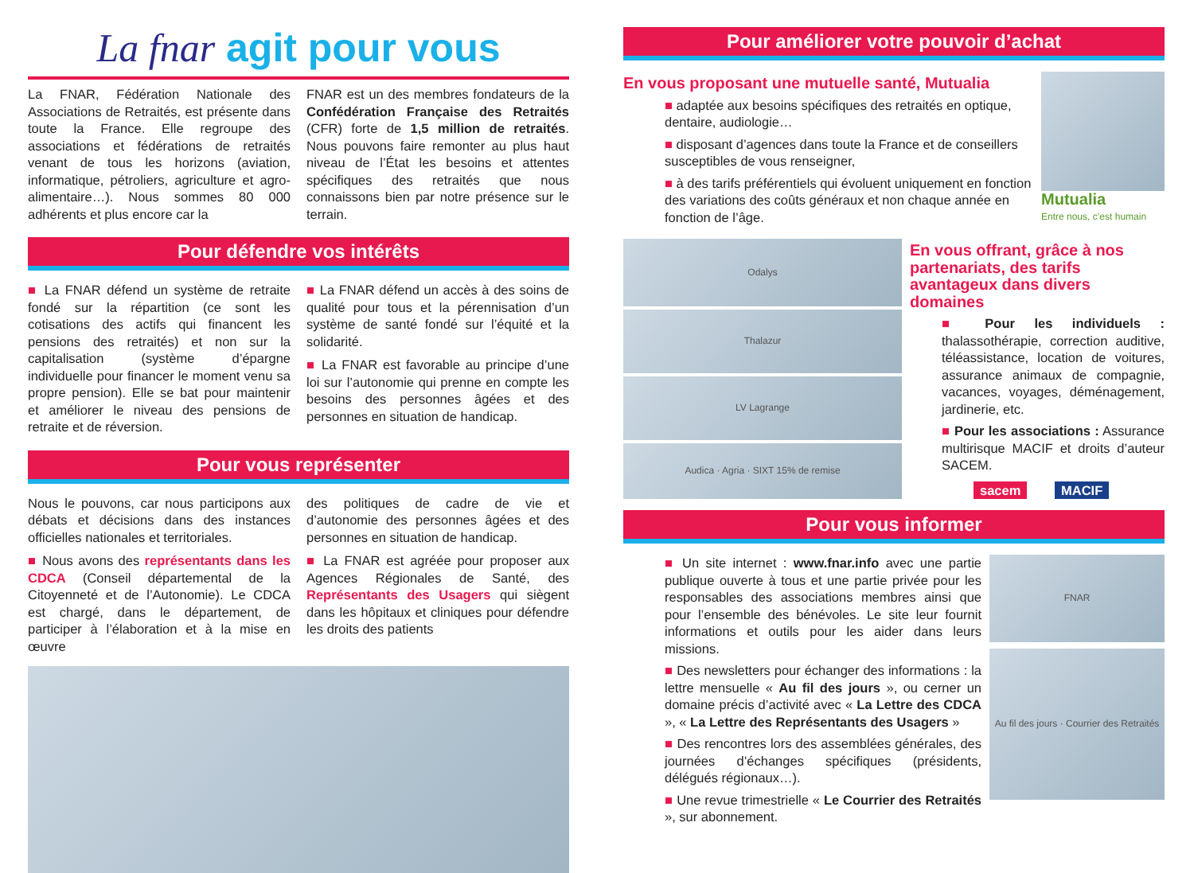La fnar agit pour vous
La FNAR, Fédération Nationale des Associations de Retraités, est présente dans toute la France. Elle regroupe des associations et fédérations de retraités venant de tous les horizons (aviation, informatique, pétroliers, agriculture et agro-alimentaire…). Nous sommes 80 000 adhérents et plus encore car la
FNAR est un des membres fondateurs de la Confédération Française des Retraités (CFR) forte de 1,5 million de retraités. Nous pouvons faire remonter au plus haut niveau de l’État les besoins et attentes spécifiques des retraités que nous connaissons bien par notre présence sur le terrain.
Pour défendre vos intérêts
■ La FNAR défend un système de retraite fondé sur la répartition (ce sont les cotisations des actifs qui financent les pensions des retraités) et non sur la capitalisation (système d’épargne individuelle pour financer le moment venu sa propre pension). Elle se bat pour maintenir et améliorer le niveau des pensions de retraite et de réversion.
■ La FNAR défend un accès à des soins de qualité pour tous et la pérennisation d’un système de santé fondé sur l’équité et la solidarité.
■ La FNAR est favorable au principe d’une loi sur l’autonomie qui prenne en compte les besoins des personnes âgées et des personnes en situation de handicap.
Pour vous représenter
Nous le pouvons, car nous participons aux débats et décisions dans des instances officielles nationales et territoriales.
■ Nous avons des représentants dans les CDCA (Conseil départemental de la Citoyenneté et de l’Autonomie). Le CDCA est chargé, dans le département, de participer à l’élaboration et à la mise en œuvre
des politiques de cadre de vie et d’autonomie des personnes âgées et des personnes en situation de handicap.
■ La FNAR est agréée pour proposer aux Agences Régionales de Santé, des Représentants des Usagers qui siègent dans les hôpitaux et cliniques pour défendre les droits des patients
Pour améliorer votre pouvoir d’achat
En vous proposant une mutuelle santé, Mutualia
■ adaptée aux besoins spécifiques des retraités en optique, dentaire, audiologie…
■ disposant d’agences dans toute la France et de conseillers susceptibles de vous renseigner,
■ à des tarifs préférentiels qui évoluent uniquement en fonction des variations des coûts généraux et non chaque année en fonction de l’âge.
Mutualia
Entre nous, c’est humain
Odalys
Thalazur
LV Lagrange
Audica · Agria · SIXT 15% de remise
En vous offrant, grâce à nos partenariats, des tarifs avantageux dans divers domaines
■ Pour les individuels : thalassothérapie, correction auditive, téléassistance, location de voitures, assurance animaux de compagnie, vacances, voyages, déménagement, jardinerie, etc.
■ Pour les associations : Assurance multirisque MACIF et droits d’auteur SACEM.
sacem MACIF
Pour vous informer
■ Un site internet : www.fnar.info avec une partie publique ouverte à tous et une partie privée pour les responsables des associations membres ainsi que pour l’ensemble des bénévoles. Le site leur fournit informations et outils pour les aider dans leurs missions.
■ Des newsletters pour échanger des informations : la lettre mensuelle « Au fil des jours », ou cerner un domaine précis d’activité avec « La Lettre des CDCA », « La Lettre des Représentants des Usagers »
■ Des rencontres lors des assemblées générales, des journées d’échanges spécifiques (présidents, délégués régionaux…).
■ Une revue trimestrielle « Le Courrier des Retraités », sur abonnement.
FNAR
Au fil des jours · Courrier des Retraités